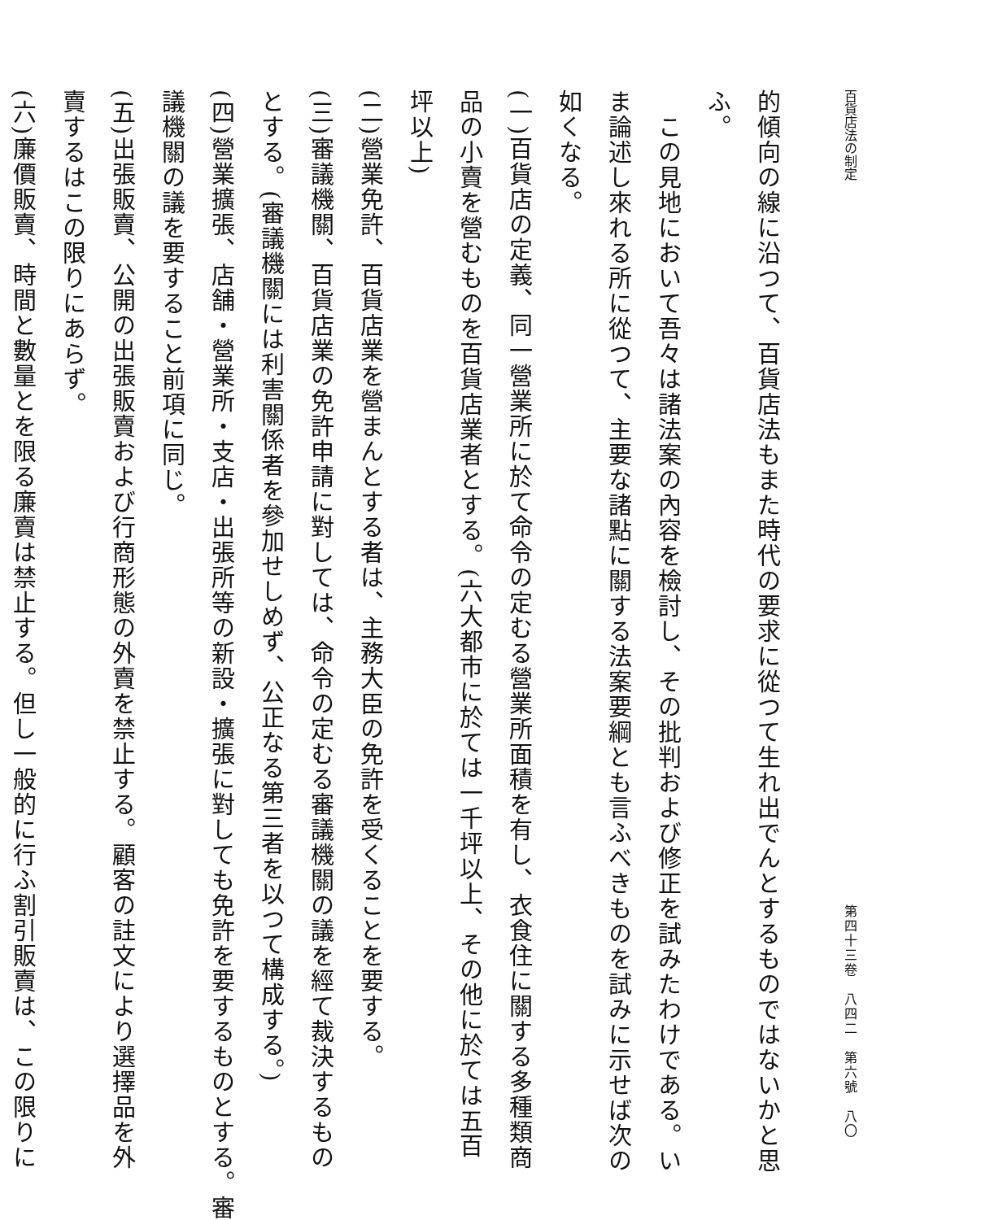百貨店法の制定 第四十三卷　八四二　第六號　八〇
的傾向の線に沿つて、百貨店法もまた時代の要求に從つて生れ出でんとするものではないかと思
ふ。
　この見地において吾々は諸法案の內容を檢討し、その批判および修正を試みたわけである。い
ま論述し來れる所に從つて、主要な諸點に關する法案要綱とも言ふべきものを試みに示せば次の
如くなる。
(一)百貨店の定義、同一營業所に於て命令の定むる營業所面積を有し、衣食住に關する多種類商
品の小賣を營むものを百貨店業者とする。(六大都市に於ては一千坪以上、その他に於ては五百
坪以上)
(二)營業免許、百貨店業を營まんとする者は、主務大臣の免許を受くることを要する。
(三)審議機關、百貨店業の免許申請に對しては、命令の定むる審議機關の議を經て裁決するもの
とする。(審議機關には利害關係者を參加せしめず、公正なる第三者を以つて構成する。)
(四)營業擴張、店舗・營業所・支店・出張所等の新設・擴張に對しても免許を要するものとする。審
議機關の議を要すること前項に同じ。
(五)出張販賣、公開の出張販賣および行商形態の外賣を禁止する。顧客の註文により選擇品を外
賣するはこの限りにあらず。
(六)廉價販賣、時間と數量とを限る廉賣は禁止する。但し一般的に行ふ割引販賣は、この限りに